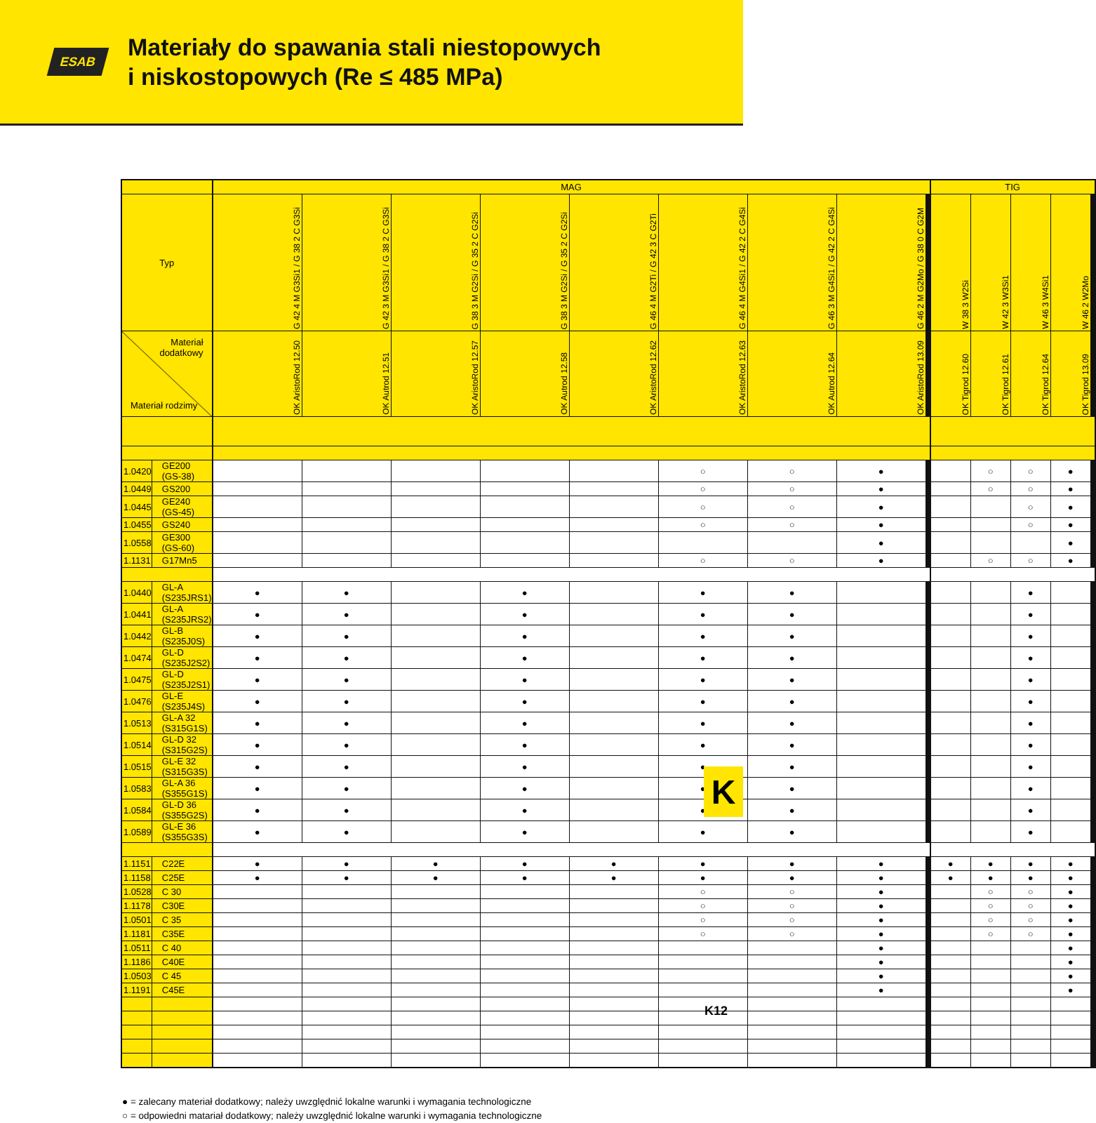ESAB
Materiały do spawania stali niestopowych
i niskostopowych (Re ≤ 485 MPa)
| | | MAG | | | | | | | | | | | | | | TIG | | | | | | | | | |
| --- | --- | --- | --- | --- | --- | --- | --- | --- | --- | --- | --- | --- | --- | --- | --- | --- | --- | --- | --- | --- | --- | --- | --- | --- | --- |
| Typ | | G 42 4 M G3Si1 / G 38 2 C G3Si | G 42 3 M G3Si1 / G 38 2 C G3Si | G 38 3 M G2Si / G 35 2 C G2Si | G 38 3 M G2Si / G 35 2 C G2Si | G 46 4 M G2Ti / G 42 3 C G2Ti | G 46 4 M G4Si1 / G 42 2 C G4Si | G 46 3 M G4Si1 / G 42 2 C G4Si | G 46 2 M G2Mo / G 38 0 C G2M | | | | | | | W 38 3 W2Si | W 42 3 W3Si1 | W 46 3 W4Si1 | W 46 2 W2Mo | | | | | | |
| Materiał dodatkowy Materiał rodzimy | | OK AristoRod 12.50 | OK Autrod 12.51 | OK AristoRod 12.57 | OK Autrod 12.58 | OK AristoRod 12.62 | OK AristoRod 12.63 | OK Autrod 12.64 | OK AristoRod 13.09 | | | | | | | OK Tigrod 12.60 | OK Tigrod 12.61 | OK Tigrod 12.64 | OK Tigrod 13.09 | | | | | | |
| 1.0420 | GE200 (GS-38) | | | | | | ○ | ○ | ● | | | | | | | | ○ | ○ | ● | | | | | | |
| 1.0449 | GS200 | | | | | | ○ | ○ | ● | | | | | | | | ○ | ○ | ● | | | | | | |
| 1.0445 | GE240 (GS-45) | | | | | | ○ | ○ | ● | | | | | | | | | ○ | ● | | | | | | |
| 1.0455 | GS240 | | | | | | ○ | ○ | ● | | | | | | | | | ○ | ● | | | | | | |
| 1.0558 | GE300 (GS-60) | | | | | | | | ● | | | | | | | | | | ● | | | | | | |
| 1.1131 | G17Mn5 | | | | | | ○ | ○ | ● | | | | | | | | ○ | ○ | ● | | | | | | |
| 1.0440 | GL-A (S235JRS1) | ● | ● | | ● | | ● | ● | | | | | | | | | | ● | | | | | | | |
| 1.0441 | GL-A (S235JRS2) | ● | ● | | ● | | ● | ● | | | | | | | | | | ● | | | | | | | |
| 1.0442 | GL-B (S235J0S) | ● | ● | | ● | | ● | ● | | | | | | | | | | ● | | | | | | | |
| 1.0474 | GL-D (S235J2S2) | ● | ● | | ● | | ● | ● | | | | | | | | | | ● | | | | | | | |
| 1.0475 | GL-D (S235J2S1) | ● | ● | | ● | | ● | ● | | | | | | | | | | ● | | | | | | | |
| 1.0476 | GL-E (S235J4S) | ● | ● | | ● | | ● | ● | | | | | | | | | | ● | | | | | | | |
| 1.0513 | GL-A 32 (S315G1S) | ● | ● | | ● | | ● | ● | | | | | | | | | | ● | | | | | | | |
| 1.0514 | GL-D 32 (S315G2S) | ● | ● | | ● | | ● | ● | | | | | | | | | | ● | | | | | | | |
| 1.0515 | GL-E 32 (S315G3S) | ● | ● | | ● | | ● | ● | | | | | | | | | | ● | | | | | | | |
| 1.0583 | GL-A 36 (S355G1S) | ● | ● | | ● | | ● | ● | | | | | | | | | | ● | | | | | | | |
| 1.0584 | GL-D 36 (S355G2S) | ● | ● | | ● | | ● | ● | | | | | | | | | | ● | | | | | | | |
| 1.0589 | GL-E 36 (S355G3S) | ● | ● | | ● | | ● | ● | | | | | | | | | | ● | | | | | | | |
| 1.1151 | C22E | ● | ● | ● | ● | ● | ● | ● | ● | | | | | | | ● | ● | ● | ● | | | | | | |
| 1.1158 | C25E | ● | ● | ● | ● | ● | ● | ● | ● | | | | | | | ● | ● | ● | ● | | | | | | |
| 1.0528 | C 30 | | | | | | ○ | ○ | ● | | | | | | | | ○ | ○ | ● | | | | | | |
| 1.1178 | C30E | | | | | | ○ | ○ | ● | | | | | | | | ○ | ○ | ● | | | | | | |
| 1.0501 | C 35 | | | | | | ○ | ○ | ● | | | | | | | | ○ | ○ | ● | | | | | | |
| 1.1181 | C35E | | | | | | ○ | ○ | ● | | | | | | | | ○ | ○ | ● | | | | | | |
| 1.0511 | C 40 | | | | | | | | ● | | | | | | | | | | ● | | | | | | |
| 1.1186 | C40E | | | | | | | | ● | | | | | | | | | | ● | | | | | | |
| 1.0503 | C 45 | | | | | | | | ● | | | | | | | | | | ● | | | | | | |
| 1.1191 | C45E | | | | | | | | ● | | | | | | | | | | ● | | | | | | |
● = zalecany materiał dodatkowy; należy uwzględnić lokalne warunki i wymagania technologiczne
○ = odpowiedni matariał dodatkowy; należy uwzględnić lokalne warunki i wymagania technologiczne
K
K12